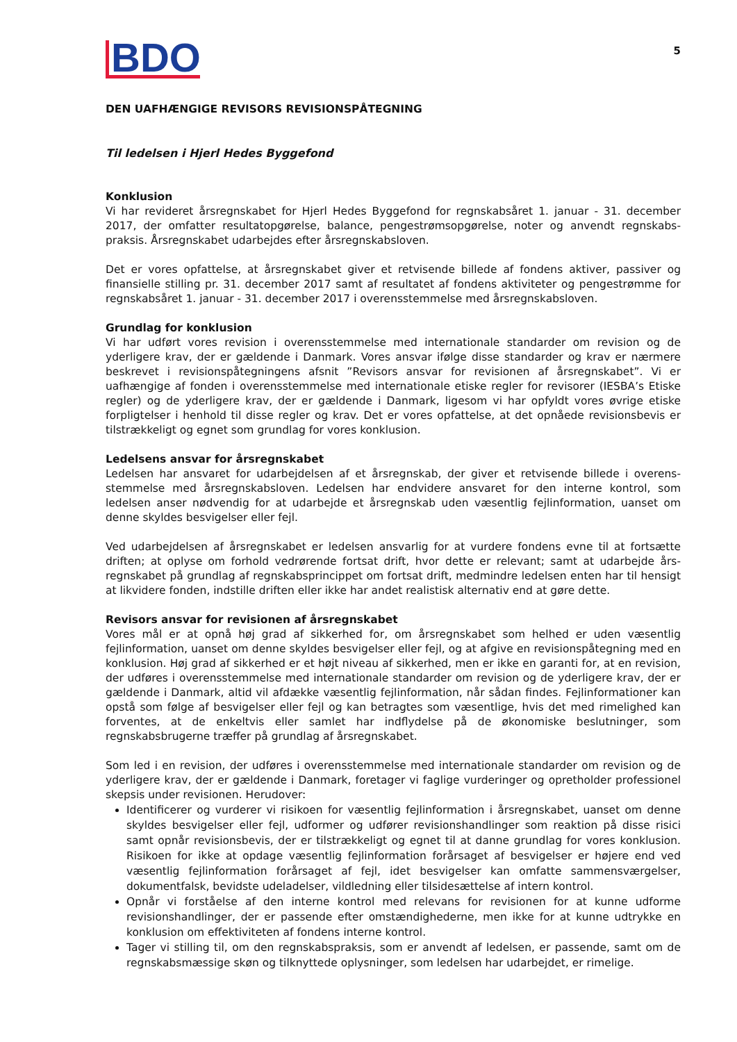BDO
5
DEN UAFHÆNGIGE REVISORS REVISIONSPÅTEGNING
Til ledelsen i Hjerl Hedes Byggefond
Konklusion
Vi har revideret årsregnskabet for Hjerl Hedes Byggefond for regnskabsåret 1. januar - 31. december 2017, der omfatter resultatopgørelse, balance, pengestrømsopgørelse, noter og anvendt regnskabs-praksis. Årsregnskabet udarbejdes efter årsregnskabsloven.
Det er vores opfattelse, at årsregnskabet giver et retvisende billede af fondens aktiver, passiver og finansielle stilling pr. 31. december 2017 samt af resultatet af fondens aktiviteter og pengestrømme for regnskabsåret 1. januar - 31. december 2017 i overensstemmelse med årsregnskabsloven.
Grundlag for konklusion
Vi har udført vores revision i overensstemmelse med internationale standarder om revision og de yderligere krav, der er gældende i Danmark. Vores ansvar ifølge disse standarder og krav er nærmere beskrevet i revisionspåtegningens afsnit ”Revisors ansvar for revisionen af årsregnskabet”. Vi er uafhængige af fonden i overensstemmelse med internationale etiske regler for revisorer (IESBA’s Etiske regler) og de yderligere krav, der er gældende i Danmark, ligesom vi har opfyldt vores øvrige etiske forpligtelser i henhold til disse regler og krav. Det er vores opfattelse, at det opnåede revisionsbevis er tilstrækkeligt og egnet som grundlag for vores konklusion.
Ledelsens ansvar for årsregnskabet
Ledelsen har ansvaret for udarbejdelsen af et årsregnskab, der giver et retvisende billede i overens-stemmelse med årsregnskabsloven. Ledelsen har endvidere ansvaret for den interne kontrol, som ledelsen anser nødvendig for at udarbejde et årsregnskab uden væsentlig fejlinformation, uanset om denne skyldes besvigelser eller fejl.
Ved udarbejdelsen af årsregnskabet er ledelsen ansvarlig for at vurdere fondens evne til at fortsætte driften; at oplyse om forhold vedrørende fortsat drift, hvor dette er relevant; samt at udarbejde års-regnskabet på grundlag af regnskabsprincippet om fortsat drift, medmindre ledelsen enten har til hensigt at likvidere fonden, indstille driften eller ikke har andet realistisk alternativ end at gøre dette.
Revisors ansvar for revisionen af årsregnskabet
Vores mål er at opnå høj grad af sikkerhed for, om årsregnskabet som helhed er uden væsentlig fejlinformation, uanset om denne skyldes besvigelser eller fejl, og at afgive en revisionspåtegning med en konklusion. Høj grad af sikkerhed er et højt niveau af sikkerhed, men er ikke en garanti for, at en revision, der udføres i overensstemmelse med internationale standarder om revision og de yderligere krav, der er gældende i Danmark, altid vil afdække væsentlig fejlinformation, når sådan findes. Fejlinformationer kan opstå som følge af besvigelser eller fejl og kan betragtes som væsentlige, hvis det med rimelighed kan forventes, at de enkeltvis eller samlet har indflydelse på de økonomiske beslutninger, som regnskabsbrugerne træffer på grundlag af årsregnskabet.
Som led i en revision, der udføres i overensstemmelse med internationale standarder om revision og de yderligere krav, der er gældende i Danmark, foretager vi faglige vurderinger og opretholder professionel skepsis under revisionen. Herudover:
Identificerer og vurderer vi risikoen for væsentlig fejlinformation i årsregnskabet, uanset om denne skyldes besvigelser eller fejl, udformer og udfører revisionshandlinger som reaktion på disse risici samt opnår revisionsbevis, der er tilstrækkeligt og egnet til at danne grundlag for vores konklusion. Risikoen for ikke at opdage væsentlig fejlinformation forårsaget af besvigelser er højere end ved væsentlig fejlinformation forårsaget af fejl, idet besvigelser kan omfatte sammensværgelser, dokumentfalsk, bevidste udeladelser, vildledning eller tilsidesættelse af intern kontrol.
Opnår vi forståelse af den interne kontrol med relevans for revisionen for at kunne udforme revisionshandlinger, der er passende efter omstændighederne, men ikke for at kunne udtrykke en konklusion om effektiviteten af fondens interne kontrol.
Tager vi stilling til, om den regnskabspraksis, som er anvendt af ledelsen, er passende, samt om de regnskabsmæssige skøn og tilknyttede oplysninger, som ledelsen har udarbejdet, er rimelige.